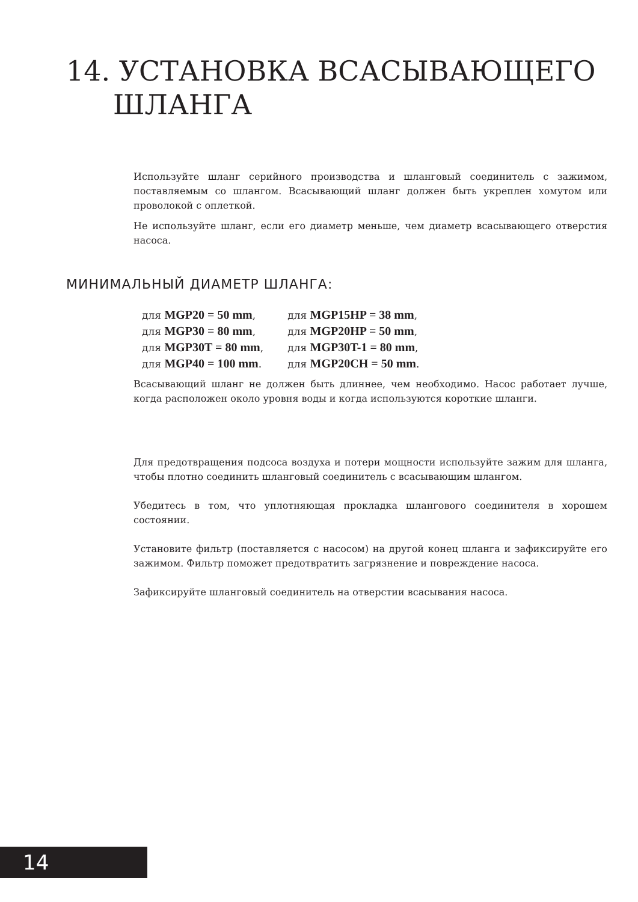14. УСТАНОВКА ВСАСЫВАЮЩЕГО
ШЛАНГА
Используйте шланг серийного производства и шланговый соединитель с зажимом, поставляемым со шлангом. Всасывающий шланг должен быть укреплен хомутом или проволокой с оплеткой.
Не используйте шланг, если его диаметр меньше, чем диаметр всасывающего отверстия насоса.
МИНИМАЛЬНЫЙ ДИАМЕТР ШЛАНГА:
| для MGP20 = 50 mm , | для MGP15HP = 38 mm , |
| для MGP30 = 80 mm , | для MGP20HP = 50 mm , |
| для MGP30T = 80 mm , | для MGP30T-1 = 80 mm , |
| для MGP40 = 100 mm . | для MGP20CH = 50 mm . |
Всасывающий шланг не должен быть длиннее, чем необходимо. Насос работает лучше, когда расположен около уровня воды и когда используются короткие шланги.
Для предотвращения подсоса воздуха и потери мощности используйте зажим для шланга, чтобы плотно соединить шланговый соединитель с всасывающим шлангом.
Убедитесь в том, что уплотняющая прокладка шлангового соединителя в хорошем состоянии.
Установите фильтр (поставляется с насосом) на другой конец шланга и зафиксируйте его зажимом. Фильтр поможет предотвратить загрязнение и повреждение насоса.
Зафиксируйте шланговый соединитель на отверстии всасывания насоса.
14